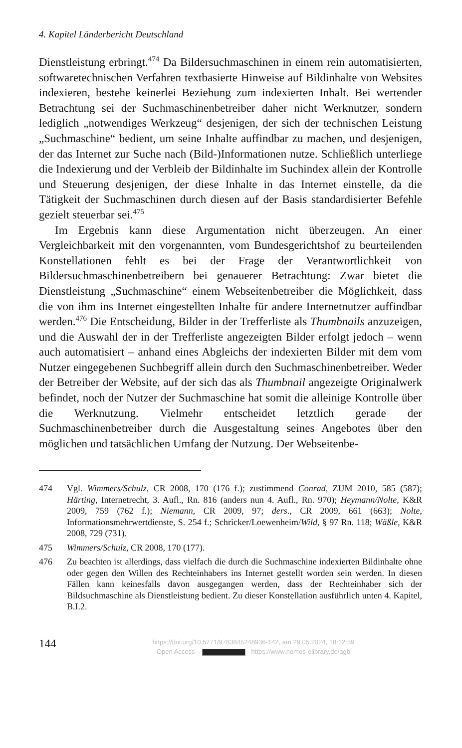4. Kapitel Länderbericht Deutschland
Dienstleistung erbringt.<sup>474</sup> Da Bildersuchmaschinen in einem rein automatisierten, softwaretechnischen Verfahren textbasierte Hinweise auf Bildinhalte von Websites indexieren, bestehe keinerlei Beziehung zum indexierten Inhalt. Bei wertender Betrachtung sei der Suchmaschinenbetreiber daher nicht Werknutzer, sondern lediglich „notwendiges Werkzeug“ desjenigen, der sich der technischen Leistung „Suchmaschine“ bedient, um seine Inhalte auffindbar zu machen, und desjenigen, der das Internet zur Suche nach (Bild-)Informationen nutze. Schließlich unterliege die Indexierung und der Verbleib der Bildinhalte im Suchindex allein der Kontrolle und Steuerung desjenigen, der diese Inhalte in das Internet einstelle, da die Tätigkeit der Suchmaschinen durch diesen auf der Basis standardisierter Befehle gezielt steuerbar sei.<sup>475</sup>
Im Ergebnis kann diese Argumentation nicht überzeugen. An einer Vergleichbarkeit mit den vorgenannten, vom Bundesgerichtshof zu beurteilenden Konstellationen fehlt es bei der Frage der Verantwortlichkeit von Bildersuchmaschinenbetreibern bei genauerer Betrachtung: Zwar bietet die Dienstleistung „Suchmaschine“ einem Webseitenbetreiber die Möglichkeit, dass die von ihm ins Internet eingestellten Inhalte für andere Internetnutzer auffindbar werden.<sup>476</sup> Die Entscheidung, Bilder in der Trefferliste als Thumbnails anzuzeigen, und die Auswahl der in der Trefferliste angezeigten Bilder erfolgt jedoch – wenn auch automatisiert – anhand eines Abgleichs der indexierten Bilder mit dem vom Nutzer eingegebenen Suchbegriff allein durch den Suchmaschinenbetreiber. Weder der Betreiber der Website, auf der sich das als Thumbnail angezeigte Originalwerk befindet, noch der Nutzer der Suchmaschine hat somit die alleinige Kontrolle über die Werknutzung. Vielmehr entscheidet letztlich gerade der Suchmaschinenbetreiber durch die Ausgestaltung seines Angebotes über den möglichen und tatsächlichen Umfang der Nutzung. Der Webseitenbe-
474 Vgl. Wimmers/Schulz, CR 2008, 170 (176 f.); zustimmend Conrad, ZUM 2010, 585 (587); Härting, Internetrecht, 3. Aufl., Rn. 816 (anders nun 4. Aufl., Rn. 970); Heymann/Nolte, K&R 2009, 759 (762 f.); Niemann, CR 2009, 97; ders., CR 2009, 661 (663); Nolte, Informationsmehrwertdienste, S. 254 f.; Schricker/Loewenheim/Wild, § 97 Rn. 118; Wäßle, K&R 2008, 729 (731).
475 Wimmers/Schulz, CR 2008, 170 (177).
476 Zu beachten ist allerdings, dass vielfach die durch die Suchmaschine indexierten Bildinhalte ohne oder gegen den Willen des Rechteinhabers ins Internet gestellt worden sein werden. In diesen Fällen kann keinesfalls davon ausgegangen werden, dass der Rechteinhaber sich der Bildsuchmaschine als Dienstleistung bedient. Zu dieser Konstellation ausführlich unten 4. Kapitel, B.I.2.
144
https://doi.org/10.5771/9783845248936-142, am 29.05.2024, 18:12:59
Open Access – - https://www.nomos-elibrary.de/agb